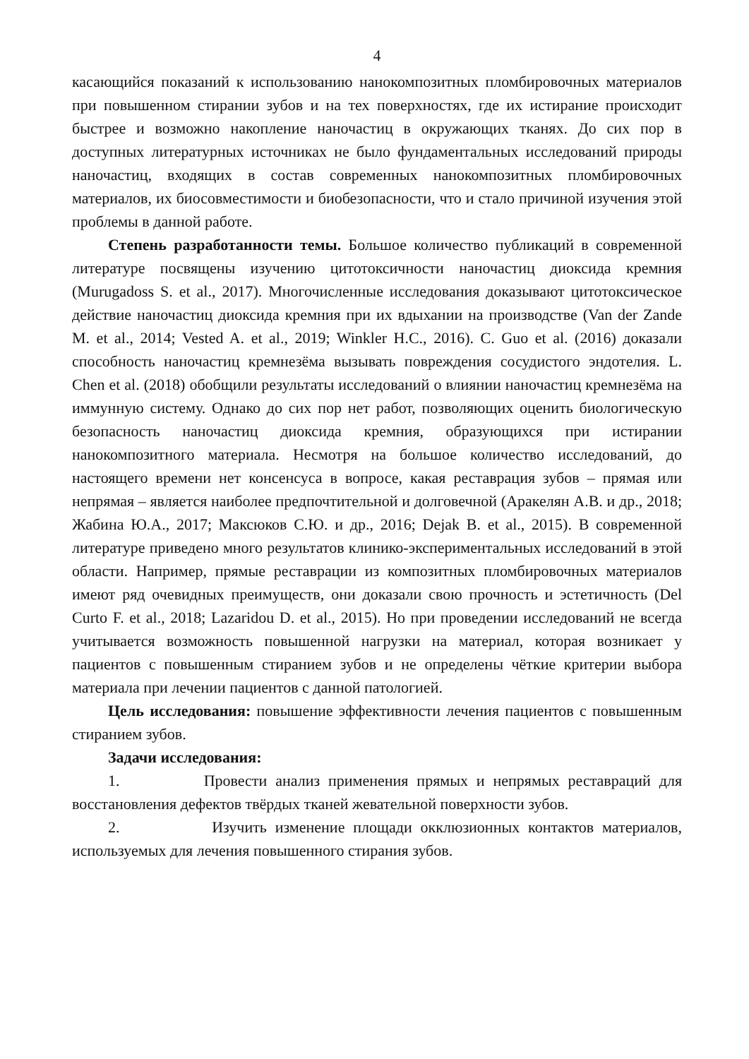4
касающийся показаний к использованию нанокомпозитных пломбировочных материалов при повышенном стирании зубов и на тех поверхностях, где их истирание происходит быстрее и возможно накопление наночастиц в окружающих тканях. До сих пор в доступных литературных источниках не было фундаментальных исследований природы наночастиц, входящих в состав современных нанокомпозитных пломбировочных материалов, их биосовместимости и биобезопасности, что и стало причиной изучения этой проблемы в данной работе.
Степень разработанности темы. Большое количество публикаций в современной литературе посвящены изучению цитотоксичности наночастиц диоксида кремния (Murugadoss S. et al., 2017). Многочисленные исследования доказывают цитотоксическое действие наночастиц диоксида кремния при их вдыхании на производстве (Van der Zande M. et al., 2014; Vested A. et al., 2019; Winkler H.C., 2016). C. Guo et al. (2016) доказали способность наночастиц кремнезёма вызывать повреждения сосудистого эндотелия. L. Chen et al. (2018) обобщили результаты исследований о влиянии наночастиц кремнезёма на иммунную систему. Однако до сих пор нет работ, позволяющих оценить биологическую безопасность наночастиц диоксида кремния, образующихся при истирании нанокомпозитного материала. Несмотря на большое количество исследований, до настоящего времени нет консенсуса в вопросе, какая реставрация зубов – прямая или непрямая – является наиболее предпочтительной и долговечной (Аракелян А.В. и др., 2018; Жабина Ю.А., 2017; Максюков С.Ю. и др., 2016; Dejak B. et al., 2015). В современной литературе приведено много результатов клинико-экспериментальных исследований в этой области. Например, прямые реставрации из композитных пломбировочных материалов имеют ряд очевидных преимуществ, они доказали свою прочность и эстетичность (Del Curto F. et al., 2018; Lazaridou D. et al., 2015). Но при проведении исследований не всегда учитывается возможность повышенной нагрузки на материал, которая возникает у пациентов с повышенным стиранием зубов и не определены чёткие критерии выбора материала при лечении пациентов с данной патологией.
Цель исследования: повышение эффективности лечения пациентов с повышенным стиранием зубов.
Задачи исследования:
1. Провести анализ применения прямых и непрямых реставраций для восстановления дефектов твёрдых тканей жевательной поверхности зубов.
2. Изучить изменение площади окклюзионных контактов материалов, используемых для лечения повышенного стирания зубов.